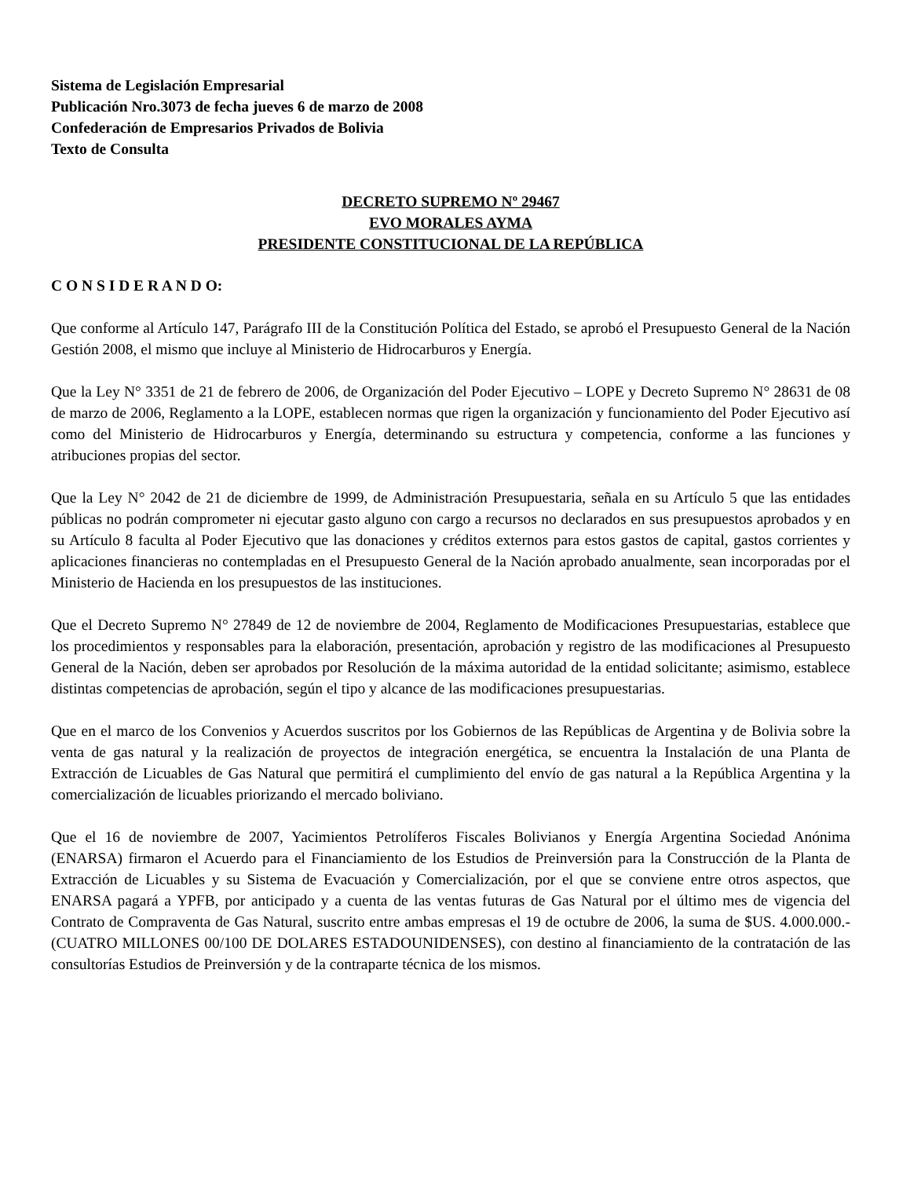Sistema de Legislación Empresarial
Publicación Nro.3073 de fecha jueves 6 de marzo de 2008
Confederación de Empresarios Privados de Bolivia
Texto de Consulta
DECRETO SUPREMO Nº 29467
EVO MORALES AYMA
PRESIDENTE CONSTITUCIONAL DE LA REPÚBLICA
C O N S I D E R A N D O:
Que conforme al Artículo 147, Parágrafo III de la Constitución Política del Estado, se aprobó el Presupuesto General de la Nación Gestión 2008, el mismo que incluye al Ministerio de Hidrocarburos y Energía.
Que la Ley N° 3351 de 21 de febrero de 2006, de Organización del Poder Ejecutivo – LOPE y Decreto Supremo N° 28631 de 08 de marzo de 2006, Reglamento a la LOPE, establecen normas que rigen la organización y funcionamiento del Poder Ejecutivo así como del Ministerio de Hidrocarburos y Energía, determinando su estructura y competencia, conforme a las funciones y atribuciones propias del sector.
Que la Ley N° 2042 de 21 de diciembre de 1999, de Administración Presupuestaria, señala en su Artículo 5 que las entidades públicas no podrán comprometer ni ejecutar gasto alguno con cargo a recursos no declarados en sus presupuestos aprobados y en su Artículo 8 faculta al Poder Ejecutivo que las donaciones y créditos externos para estos gastos de capital, gastos corrientes y aplicaciones financieras no contempladas en el Presupuesto General de la Nación aprobado anualmente, sean incorporadas por el Ministerio de Hacienda en los presupuestos de las instituciones.
Que el Decreto Supremo N° 27849 de 12 de noviembre de 2004, Reglamento de Modificaciones Presupuestarias, establece que los procedimientos y responsables para la elaboración, presentación, aprobación y registro de las modificaciones al Presupuesto General de la Nación, deben ser aprobados por Resolución de la máxima autoridad de la entidad solicitante; asimismo, establece distintas competencias de aprobación, según el tipo y alcance de las modificaciones presupuestarias.
Que en el marco de los Convenios y Acuerdos suscritos por los Gobiernos de las Repúblicas de Argentina y de Bolivia sobre la venta de gas natural y la realización de proyectos de integración energética, se encuentra la Instalación de una Planta de Extracción de Licuables de Gas Natural que permitirá el cumplimiento del envío de gas natural a la República Argentina y la comercialización de licuables priorizando el mercado boliviano.
Que el 16 de noviembre de 2007, Yacimientos Petrolíferos Fiscales Bolivianos y Energía Argentina Sociedad Anónima (ENARSA) firmaron el Acuerdo para el Financiamiento de los Estudios de Preinversión para la Construcción de la Planta de Extracción de Licuables y su Sistema de Evacuación y Comercialización, por el que se conviene entre otros aspectos, que ENARSA pagará a YPFB, por anticipado y a cuenta de las ventas futuras de Gas Natural por el último mes de vigencia del Contrato de Compraventa de Gas Natural, suscrito entre ambas empresas el 19 de octubre de 2006, la suma de $US. 4.000.000.- (CUATRO MILLONES 00/100 DE DOLARES ESTADOUNIDENSES), con destino al financiamiento de la contratación de las consultorías Estudios de Preinversión y de la contraparte técnica de los mismos.